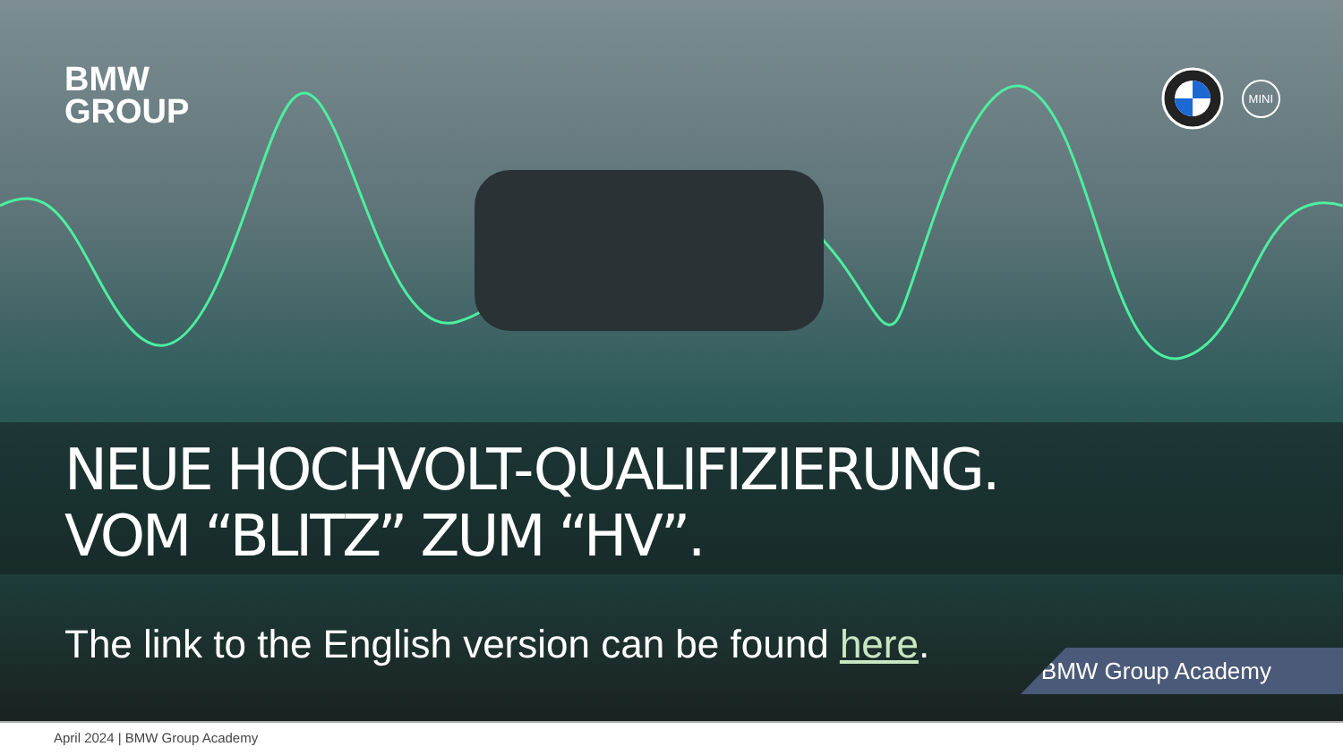BMW
GROUP
MINI
NEUE HOCHVOLT-QUALIFIZIERUNG.
VOM “BLITZ” ZUM “HV”.
The link to the English version can be found here.
BMW Group Academy
April 2024 | BMW Group Academy